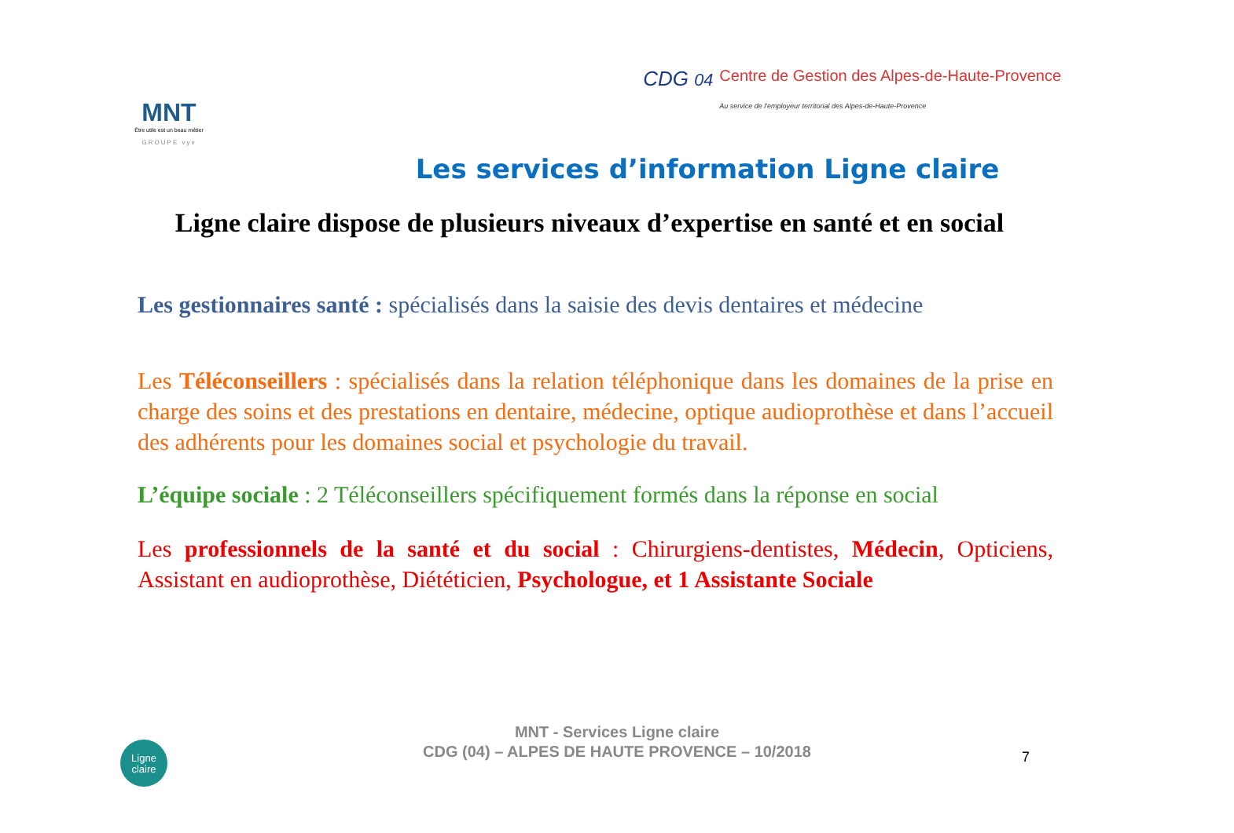MNT
Être utile est un beau métier
GROUPE vyv
CDG 04 Centre de Gestion des Alpes-de-Haute-Provence
Au service de l'employeur territorial des Alpes-de-Haute-Provence
Les services d’information Ligne claire
Ligne claire dispose de plusieurs niveaux d’expertise en santé et en social
Les gestionnaires santé : spécialisés dans la saisie des devis dentaires et médecine
Les Téléconseillers : spécialisés dans la relation téléphonique dans les domaines de la prise en charge des soins et des prestations en dentaire, médecine, optique audioprothèse et dans l’accueil des adhérents pour les domaines social et psychologie du travail.
L’équipe sociale : 2 Téléconseillers spécifiquement formés dans la réponse en social
Les professionnels de la santé et du social : Chirurgiens-dentistes, Médecin, Opticiens, Assistant en audioprothèse, Diététicien, Psychologue, et 1 Assistante Sociale
Ligne
claire
MNT - Services Ligne claire
CDG (04) – ALPES DE HAUTE PROVENCE – 10/2018
7